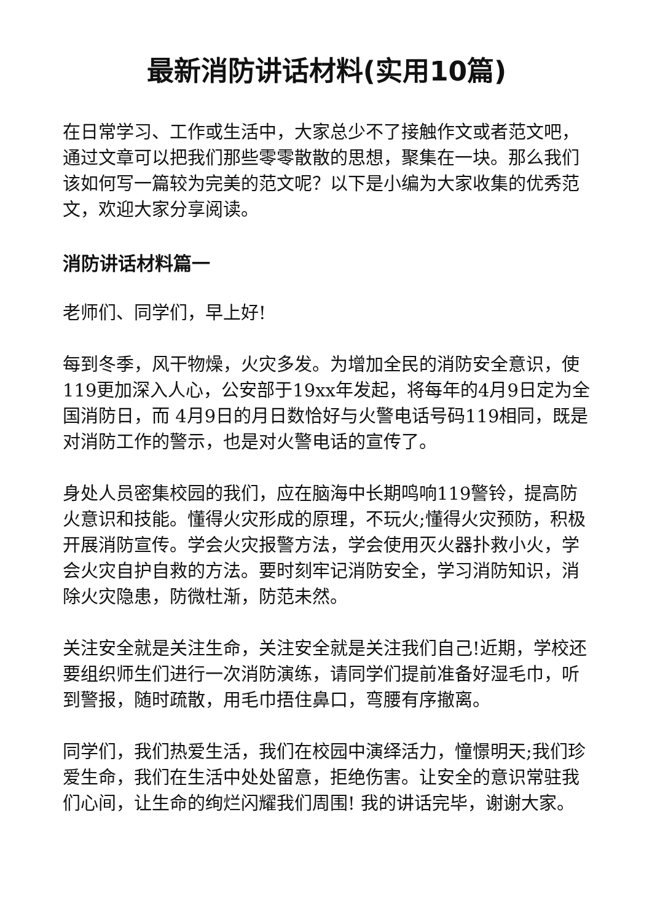最新消防讲话材料(实用10篇)
在日常学习、工作或生活中，大家总少不了接触作文或者范文吧，通过文章可以把我们那些零零散散的思想，聚集在一块。那么我们该如何写一篇较为完美的范文呢？以下是小编为大家收集的优秀范文，欢迎大家分享阅读。
消防讲话材料篇一
老师们、同学们，早上好!
每到冬季，风干物燥，火灾多发。为增加全民的消防安全意识，使119更加深入人心，公安部于19xx年发起，将每年的4月9日定为全国消防日，而 4月9日的月日数恰好与火警电话号码119相同，既是对消防工作的警示，也是对火警电话的宣传了。
身处人员密集校园的我们，应在脑海中长期鸣响119警铃，提高防火意识和技能。懂得火灾形成的原理，不玩火;懂得火灾预防，积极开展消防宣传。学会火灾报警方法，学会使用灭火器扑救小火，学会火灾自护自救的方法。要时刻牢记消防安全，学习消防知识，消除火灾隐患，防微杜渐，防范未然。
关注安全就是关注生命，关注安全就是关注我们自己!近期，学校还要组织师生们进行一次消防演练，请同学们提前准备好湿毛巾，听到警报，随时疏散，用毛巾捂住鼻口，弯腰有序撤离。
同学们，我们热爱生活，我们在校园中演绎活力，憧憬明天;我们珍爱生命，我们在生活中处处留意，拒绝伤害。让安全的意识常驻我们心间，让生命的绚烂闪耀我们周围! 我的讲话完毕，谢谢大家。